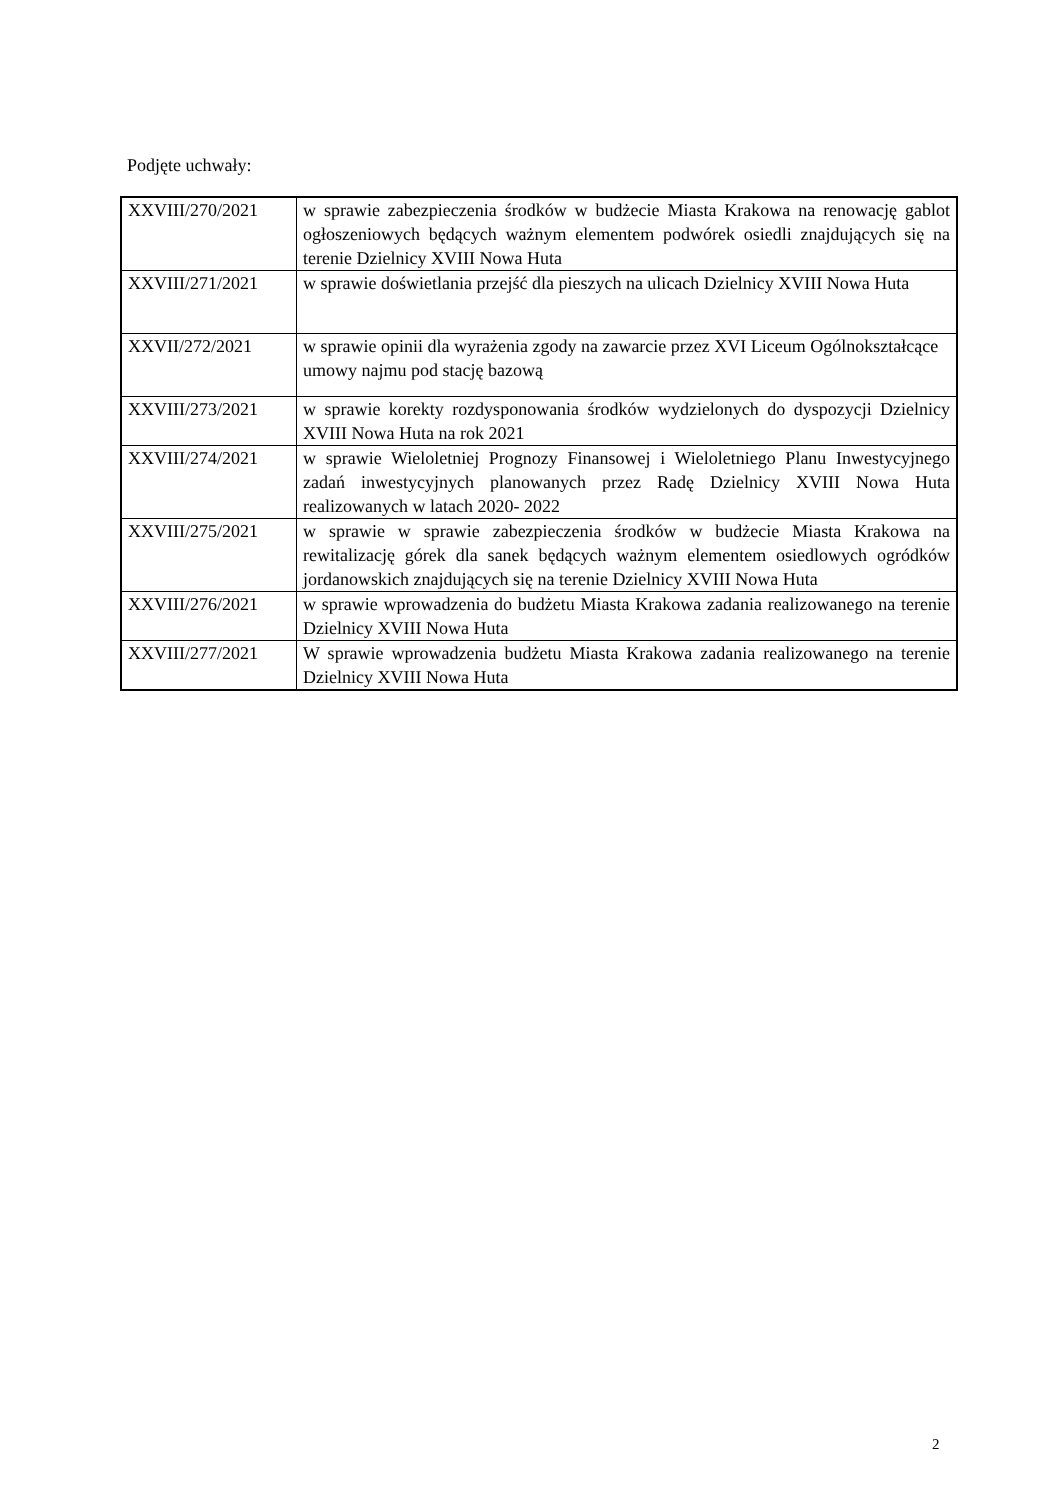Podjęte uchwały:
| XXVIII/270/2021 | w sprawie zabezpieczenia środków w budżecie Miasta Krakowa na renowację gablot ogłoszeniowych będących ważnym elementem podwórek osiedli znajdujących się na terenie Dzielnicy XVIII Nowa Huta |
| XXVIII/271/2021 | w sprawie doświetlania przejść dla pieszych na ulicach Dzielnicy XVIII Nowa Huta |
| XXVII/272/2021 | w sprawie opinii dla wyrażenia zgody na zawarcie przez XVI Liceum Ogólnokształcące umowy najmu pod stację bazową |
| XXVIII/273/2021 | w sprawie korekty rozdysponowania środków wydzielonych do dyspozycji Dzielnicy XVIII Nowa Huta na rok 2021 |
| XXVIII/274/2021 | w sprawie Wieloletniej Prognozy Finansowej i Wieloletniego Planu Inwestycyjnego zadań inwestycyjnych planowanych przez Radę Dzielnicy XVIII Nowa Huta realizowanych w latach 2020- 2022 |
| XXVIII/275/2021 | w sprawie w sprawie zabezpieczenia środków w budżecie Miasta Krakowa na rewitalizację górek dla sanek będących ważnym elementem osiedlowych ogródków jordanowskich znajdujących się na terenie Dzielnicy XVIII Nowa Huta |
| XXVIII/276/2021 | w sprawie wprowadzenia do budżetu Miasta Krakowa zadania realizowanego na terenie Dzielnicy XVIII Nowa Huta |
| XXVIII/277/2021 | W sprawie wprowadzenia budżetu Miasta Krakowa zadania realizowanego na terenie Dzielnicy XVIII Nowa Huta |
2